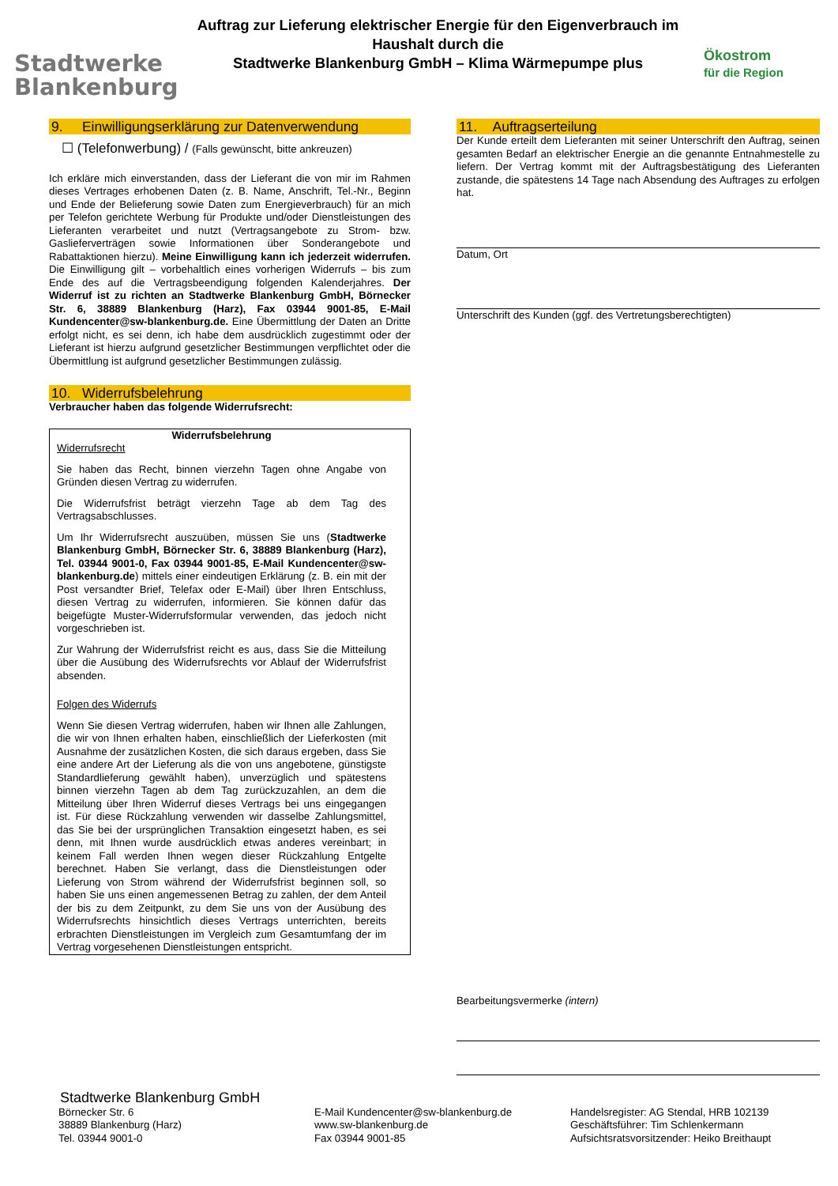Stadtwerke
Blankenburg
Auftrag zur Lieferung elektrischer Energie für den Eigenverbrauch im Haushalt durch die
Stadtwerke Blankenburg GmbH – Klima Wärmepumpe plus
Ökostrom
für die Region
9. Einwilligungserklärung zur Datenverwendung
☐ (Telefonwerbung) / (Falls gewünscht, bitte ankreuzen)
Ich erkläre mich einverstanden, dass der Lieferant die von mir im Rahmen dieses Vertrages erhobenen Daten (z. B. Name, Anschrift, Tel.-Nr., Beginn und Ende der Belieferung sowie Daten zum Energieverbrauch) für an mich per Telefon gerichtete Werbung für Produkte und/oder Dienstleistungen des Lieferanten verarbeitet und nutzt (Vertragsangebote zu Strom- bzw. Gaslieferverträgen sowie Informationen über Sonderangebote und Rabattaktionen hierzu). Meine Einwilligung kann ich jederzeit widerrufen. Die Einwilligung gilt – vorbehaltlich eines vorherigen Widerrufs – bis zum Ende des auf die Vertragsbeendigung folgenden Kalenderjahres. Der Widerruf ist zu richten an Stadtwerke Blankenburg GmbH, Börnecker Str. 6, 38889 Blankenburg (Harz), Fax 03944 9001-85, E-Mail Kundencenter@sw-blankenburg.de. Eine Übermittlung der Daten an Dritte erfolgt nicht, es sei denn, ich habe dem ausdrücklich zugestimmt oder der Lieferant ist hierzu aufgrund gesetzlicher Bestimmungen verpflichtet oder die Übermittlung ist aufgrund gesetzlicher Bestimmungen zulässig.
10. Widerrufsbelehrung
Verbraucher haben das folgende Widerrufsrecht:
Widerrufsbelehrung
Widerrufsrecht
Sie haben das Recht, binnen vierzehn Tagen ohne Angabe von Gründen diesen Vertrag zu widerrufen.
Die Widerrufsfrist beträgt vierzehn Tage ab dem Tag des Vertragsabschlusses.
Um Ihr Widerrufsrecht auszuüben, müssen Sie uns (Stadtwerke Blankenburg GmbH, Börnecker Str. 6, 38889 Blankenburg (Harz), Tel. 03944 9001-0, Fax 03944 9001-85, E-Mail Kundencenter@sw-blankenburg.de) mittels einer eindeutigen Erklärung (z. B. ein mit der Post versandter Brief, Telefax oder E-Mail) über Ihren Entschluss, diesen Vertrag zu widerrufen, informieren. Sie können dafür das beigefügte Muster-Widerrufsformular verwenden, das jedoch nicht vorgeschrieben ist.
Zur Wahrung der Widerrufsfrist reicht es aus, dass Sie die Mitteilung über die Ausübung des Widerrufsrechts vor Ablauf der Widerrufsfrist absenden.
Folgen des Widerrufs
Wenn Sie diesen Vertrag widerrufen, haben wir Ihnen alle Zahlungen, die wir von Ihnen erhalten haben, einschließlich der Lieferkosten (mit Ausnahme der zusätzlichen Kosten, die sich daraus ergeben, dass Sie eine andere Art der Lieferung als die von uns angebotene, günstigste Standardlieferung gewählt haben), unverzüglich und spätestens binnen vierzehn Tagen ab dem Tag zurückzuzahlen, an dem die Mitteilung über Ihren Widerruf dieses Vertrags bei uns eingegangen ist. Für diese Rückzahlung verwenden wir dasselbe Zahlungsmittel, das Sie bei der ursprünglichen Transaktion eingesetzt haben, es sei denn, mit Ihnen wurde ausdrücklich etwas anderes vereinbart; in keinem Fall werden Ihnen wegen dieser Rückzahlung Entgelte berechnet. Haben Sie verlangt, dass die Dienstleistungen oder Lieferung von Strom während der Widerrufsfrist beginnen soll, so haben Sie uns einen angemessenen Betrag zu zahlen, der dem Anteil der bis zu dem Zeitpunkt, zu dem Sie uns von der Ausübung des Widerrufsrechts hinsichtlich dieses Vertrags unterrichten, bereits erbrachten Dienstleistungen im Vergleich zum Gesamtumfang der im Vertrag vorgesehenen Dienstleistungen entspricht.
11. Auftragserteilung
Der Kunde erteilt dem Lieferanten mit seiner Unterschrift den Auftrag, seinen gesamten Bedarf an elektrischer Energie an die genannte Entnahmestelle zu liefern. Der Vertrag kommt mit der Auftragsbestätigung des Lieferanten zustande, die spätestens 14 Tage nach Absendung des Auftrages zu erfolgen hat.
Datum, Ort
Unterschrift des Kunden (ggf. des Vertretungsberechtigten)
Bearbeitungsvermerke (intern)
Stadtwerke Blankenburg GmbH
Börnecker Str. 6
38889 Blankenburg (Harz)
Tel. 03944 9001-0
E-Mail Kundencenter@sw-blankenburg.de
www.sw-blankenburg.de
Fax 03944 9001-85
Handelsregister: AG Stendal, HRB 102139
Geschäftsführer: Tim Schlenkermann
Aufsichtsratsvorsitzender: Heiko Breithaupt